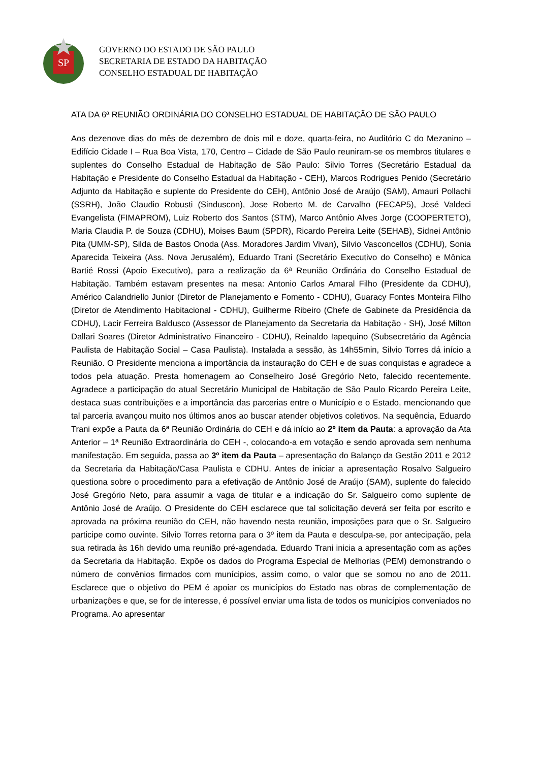SP
GOVERNO DO ESTADO DE SÃO PAULO
SECRETARIA DE ESTADO DA HABITAÇÃO
CONSELHO ESTADUAL DE HABITAÇÃO
ATA DA 6ª REUNIÃO ORDINÁRIA DO CONSELHO ESTADUAL DE HABITAÇÃO DE SÃO PAULO
Aos dezenove dias do mês de dezembro de dois mil e doze, quarta-feira, no Auditório C do Mezanino – Edifício Cidade I – Rua Boa Vista, 170, Centro – Cidade de São Paulo reuniram-se os membros titulares e suplentes do Conselho Estadual de Habitação de São Paulo: Silvio Torres (Secretário Estadual da Habitação e Presidente do Conselho Estadual da Habitação - CEH), Marcos Rodrigues Penido (Secretário Adjunto da Habitação e suplente do Presidente do CEH), Antônio José de Araújo (SAM), Amauri Pollachi (SSRH), João Claudio Robusti (Sinduscon), Jose Roberto M. de Carvalho (FECAP5), José Valdeci Evangelista (FIMAPROM), Luiz Roberto dos Santos (STM), Marco Antônio Alves Jorge (COOPERTETO), Maria Claudia P. de Souza (CDHU), Moises Baum (SPDR), Ricardo Pereira Leite (SEHAB), Sidnei Antônio Pita (UMM-SP), Silda de Bastos Onoda (Ass. Moradores Jardim Vivan), Silvio Vasconcellos (CDHU), Sonia Aparecida Teixeira (Ass. Nova Jerusalém), Eduardo Trani (Secretário Executivo do Conselho) e Mônica Bartié Rossi (Apoio Executivo), para a realização da 6ª Reunião Ordinária do Conselho Estadual de Habitação. Também estavam presentes na mesa: Antonio Carlos Amaral Filho (Presidente da CDHU), Américo Calandriello Junior (Diretor de Planejamento e Fomento - CDHU), Guaracy Fontes Monteira Filho (Diretor de Atendimento Habitacional - CDHU), Guilherme Ribeiro (Chefe de Gabinete da Presidência da CDHU), Lacir Ferreira Baldusco (Assessor de Planejamento da Secretaria da Habitação - SH), José Milton Dallari Soares (Diretor Administrativo Financeiro - CDHU), Reinaldo Iapequino (Subsecretário da Agência Paulista de Habitação Social – Casa Paulista). Instalada a sessão, às 14h55min, Silvio Torres dá início a Reunião. O Presidente menciona a importância da instauração do CEH e de suas conquistas e agradece a todos pela atuação. Presta homenagem ao Conselheiro José Gregório Neto, falecido recentemente. Agradece a participação do atual Secretário Municipal de Habitação de São Paulo Ricardo Pereira Leite, destaca suas contribuições e a importância das parcerias entre o Município e o Estado, mencionando que tal parceria avançou muito nos últimos anos ao buscar atender objetivos coletivos. Na sequência, Eduardo Trani expõe a Pauta da 6ª Reunião Ordinária do CEH e dá início ao 2º item da Pauta: a aprovação da Ata Anterior – 1ª Reunião Extraordinária do CEH -, colocando-a em votação e sendo aprovada sem nenhuma manifestação. Em seguida, passa ao 3º item da Pauta – apresentação do Balanço da Gestão 2011 e 2012 da Secretaria da Habitação/Casa Paulista e CDHU. Antes de iniciar a apresentação Rosalvo Salgueiro questiona sobre o procedimento para a efetivação de Antônio José de Araújo (SAM), suplente do falecido José Gregório Neto, para assumir a vaga de titular e a indicação do Sr. Salgueiro como suplente de Antônio José de Araújo. O Presidente do CEH esclarece que tal solicitação deverá ser feita por escrito e aprovada na próxima reunião do CEH, não havendo nesta reunião, imposições para que o Sr. Salgueiro participe como ouvinte. Silvio Torres retorna para o 3º item da Pauta e desculpa-se, por antecipação, pela sua retirada às 16h devido uma reunião pré-agendada. Eduardo Trani inicia a apresentação com as ações da Secretaria da Habitação. Expõe os dados do Programa Especial de Melhorias (PEM) demonstrando o número de convênios firmados com munícipios, assim como, o valor que se somou no ano de 2011. Esclarece que o objetivo do PEM é apoiar os municípios do Estado nas obras de complementação de urbanizações e que, se for de interesse, é possível enviar uma lista de todos os municípios conveniados no Programa. Ao apresentar